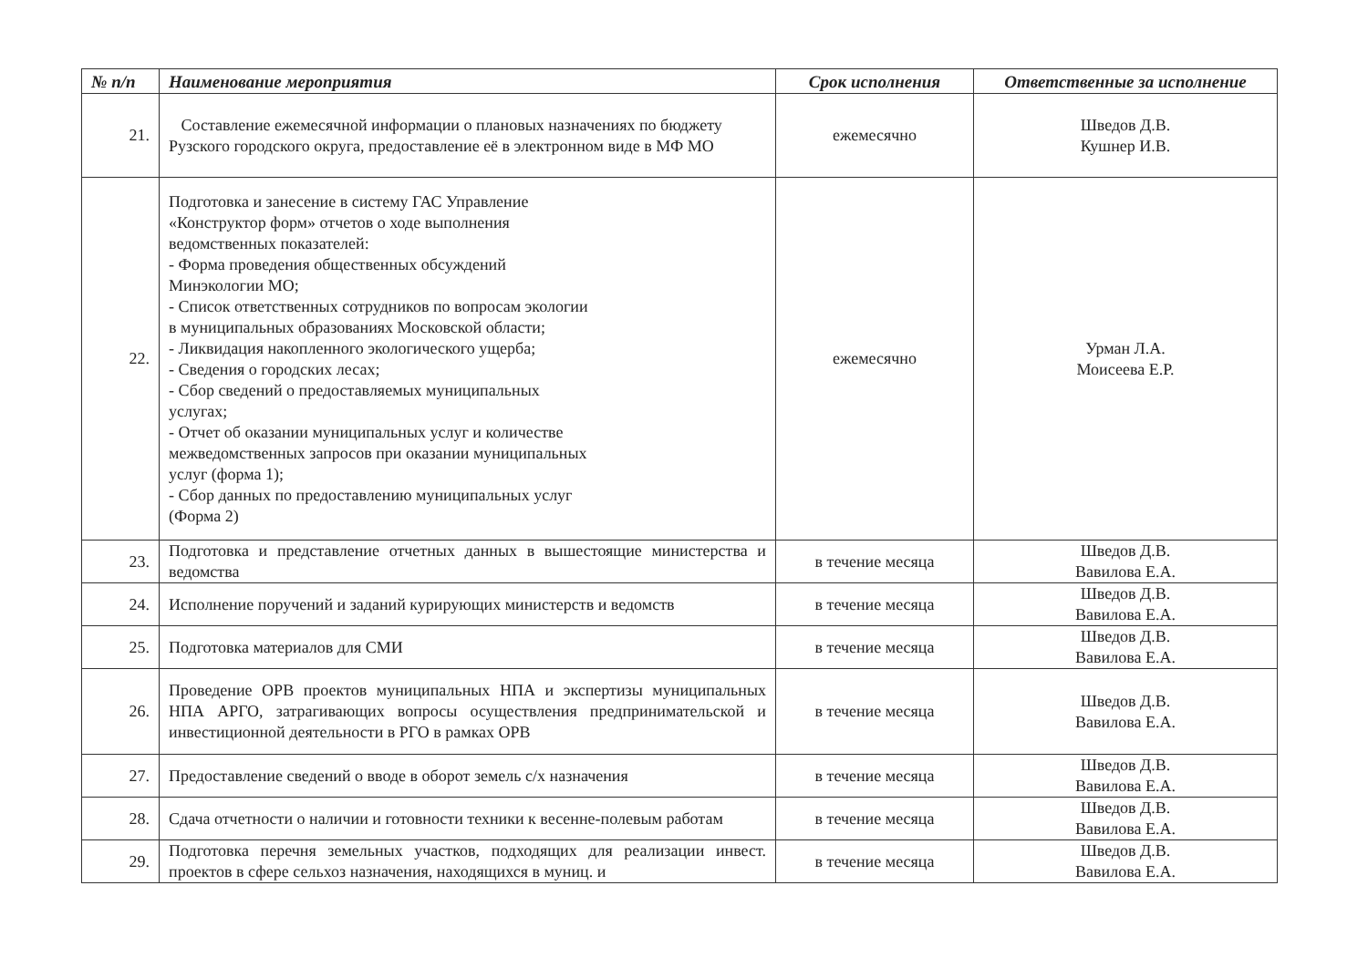| № п/п | Наименование мероприятия | Срок исполнения | Ответственные за исполнение |
| --- | --- | --- | --- |
| 21. | Составление ежемесячной информации о плановых назначениях по бюджету Рузского городского округа, предоставление её в электронном виде в МФ МО | ежемесячно | Шведов Д.В. Кушнер И.В. |
| 22. | Подготовка и занесение в систему ГАС Управление «Конструктор форм» отчетов о ходе выполнения ведомственных показателей: - Форма проведения общественных обсуждений Минэкологии МО; - Список ответственных сотрудников по вопросам экологии в муниципальных образованиях Московской области; - Ликвидация накопленного экологического ущерба; - Сведения о городских лесах; - Сбор сведений о предоставляемых муниципальных услугах; - Отчет об оказании муниципальных услуг и количестве межведомственных запросов при оказании муниципальных услуг (форма 1); - Сбор данных по предоставлению муниципальных услуг (Форма 2) | ежемесячно | Урман Л.А. Моисеева Е.Р. |
| 23. | Подготовка и представление отчетных данных в вышестоящие министерства и ведомства | в течение месяца | Шведов Д.В. Вавилова Е.А. |
| 24. | Исполнение поручений и заданий курирующих министерств и ведомств | в течение месяца | Шведов Д.В. Вавилова Е.А. |
| 25. | Подготовка материалов для СМИ | в течение месяца | Шведов Д.В. Вавилова Е.А. |
| 26. | Проведение ОРВ проектов муниципальных НПА и экспертизы муниципальных НПА АРГО, затрагивающих вопросы осуществления предпринимательской и инвестиционной деятельности в РГО в рамках ОРВ | в течение месяца | Шведов Д.В. Вавилова Е.А. |
| 27. | Предоставление сведений о вводе в оборот земель с/х назначения | в течение месяца | Шведов Д.В. Вавилова Е.А. |
| 28. | Сдача отчетности о наличии и готовности техники к весенне-полевым работам | в течение месяца | Шведов Д.В. Вавилова Е.А. |
| 29. | Подготовка перечня земельных участков, подходящих для реализации инвест. проектов в сфере сельхоз назначения, находящихся в муниц. и | в течение месяца | Шведов Д.В. Вавилова Е.А. |